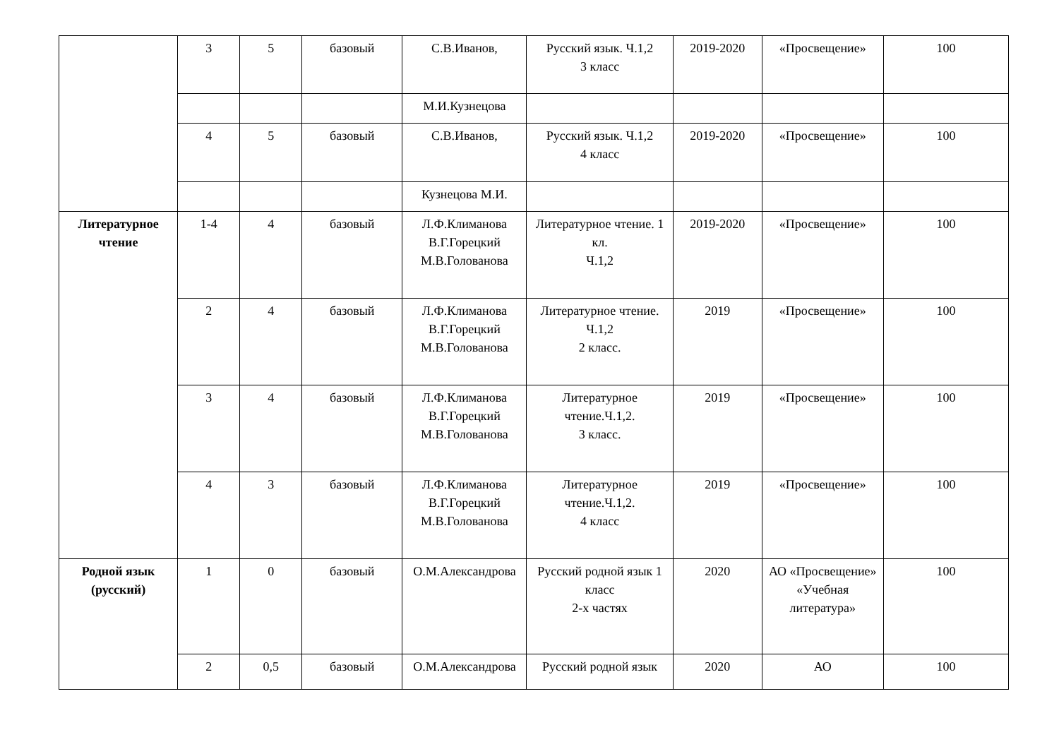| | 3 | 5 | базовый | С.В.Иванов, | Русский язык. Ч.1,2 3 класс | 2019-2020 | «Просвещение» | 100 |
| | | | | М.И.Кузнецова | | | | |
| | 4 | 5 | базовый | С.В.Иванов, | Русский язык. Ч.1,2 4 класс | 2019-2020 | «Просвещение» | 100 |
| | | | | Кузнецова М.И. | | | | |
| Литературное чтение | 1-4 | 4 | базовый | Л.Ф.Климанова В.Г.Горецкий М.В.Голованова | Литературное чтение. 1 кл. Ч.1,2 | 2019-2020 | «Просвещение» | 100 |
| | 2 | 4 | базовый | Л.Ф.Климанова В.Г.Горецкий М.В.Голованова | Литературное чтение. Ч.1,2 2 класс. | 2019 | «Просвещение» | 100 |
| | 3 | 4 | базовый | Л.Ф.Климанова В.Г.Горецкий М.В.Голованова | Литературное чтение.Ч.1,2. 3 класс. | 2019 | «Просвещение» | 100 |
| | 4 | 3 | базовый | Л.Ф.Климанова В.Г.Горецкий М.В.Голованова | Литературное чтение.Ч.1,2. 4 класс | 2019 | «Просвещение» | 100 |
| Родной язык (русский) | 1 | 0 | базовый | О.М.Александрова | Русский родной язык 1 класс 2-х частях | 2020 | АО «Просвещение» «Учебная литература» | 100 |
| | 2 | 0,5 | базовый | О.М.Александрова | Русский родной язык | 2020 | АО | 100 |